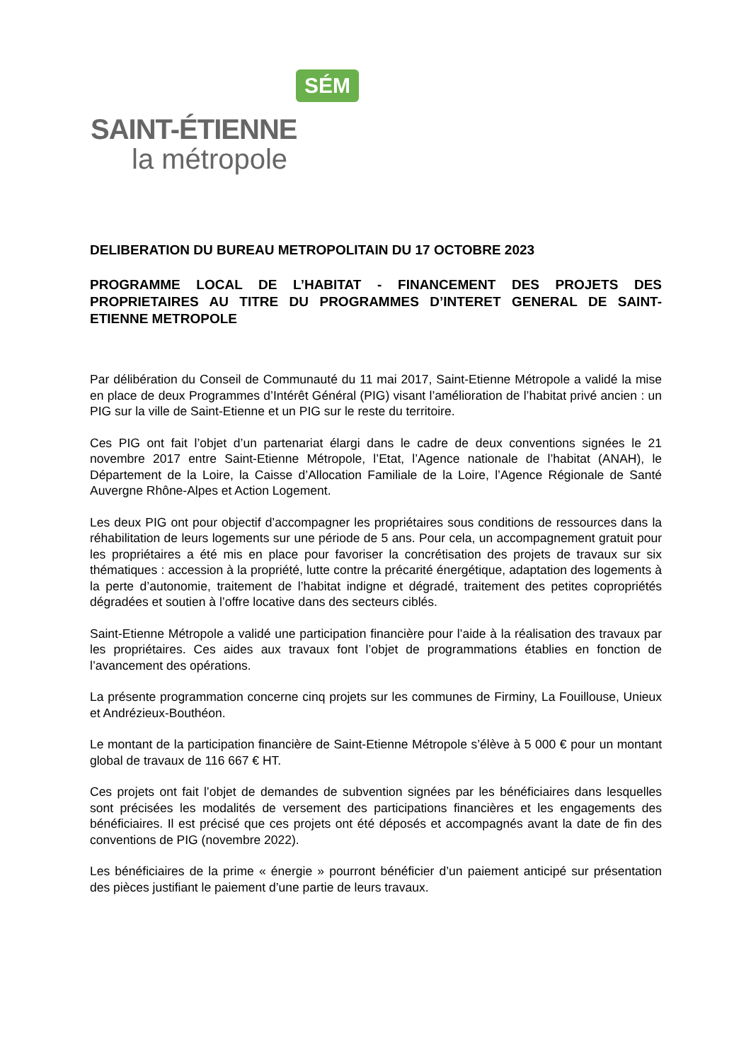SÉM
SAINT-ÉTIENNE
la métropole
DELIBERATION DU BUREAU METROPOLITAIN DU 17 OCTOBRE 2023
PROGRAMME LOCAL DE L’HABITAT - FINANCEMENT DES PROJETS DES PROPRIETAIRES AU TITRE DU PROGRAMMES D’INTERET GENERAL DE SAINT-ETIENNE METROPOLE
Par délibération du Conseil de Communauté du 11 mai 2017, Saint-Etienne Métropole a validé la mise en place de deux Programmes d’Intérêt Général (PIG) visant l’amélioration de l’habitat privé ancien : un PIG sur la ville de Saint-Etienne et un PIG sur le reste du territoire.
Ces PIG ont fait l’objet d’un partenariat élargi dans le cadre de deux conventions signées le 21 novembre 2017 entre Saint-Etienne Métropole, l’Etat, l’Agence nationale de l’habitat (ANAH), le Département de la Loire, la Caisse d’Allocation Familiale de la Loire, l’Agence Régionale de Santé Auvergne Rhône-Alpes et Action Logement.
Les deux PIG ont pour objectif d’accompagner les propriétaires sous conditions de ressources dans la réhabilitation de leurs logements sur une période de 5 ans. Pour cela, un accompagnement gratuit pour les propriétaires a été mis en place pour favoriser la concrétisation des projets de travaux sur six thématiques : accession à la propriété, lutte contre la précarité énergétique, adaptation des logements à la perte d’autonomie, traitement de l’habitat indigne et dégradé, traitement des petites copropriétés dégradées et soutien à l’offre locative dans des secteurs ciblés.
Saint-Etienne Métropole a validé une participation financière pour l’aide à la réalisation des travaux par les propriétaires. Ces aides aux travaux font l’objet de programmations établies en fonction de l’avancement des opérations.
La présente programmation concerne cinq projets sur les communes de Firminy, La Fouillouse, Unieux et Andrézieux-Bouthéon.
Le montant de la participation financière de Saint-Etienne Métropole s’élève à 5 000 € pour un montant global de travaux de 116 667 € HT.
Ces projets ont fait l’objet de demandes de subvention signées par les bénéficiaires dans lesquelles sont précisées les modalités de versement des participations financières et les engagements des bénéficiaires. Il est précisé que ces projets ont été déposés et accompagnés avant la date de fin des conventions de PIG (novembre 2022).
Les bénéficiaires de la prime « énergie » pourront bénéficier d’un paiement anticipé sur présentation des pièces justifiant le paiement d’une partie de leurs travaux.